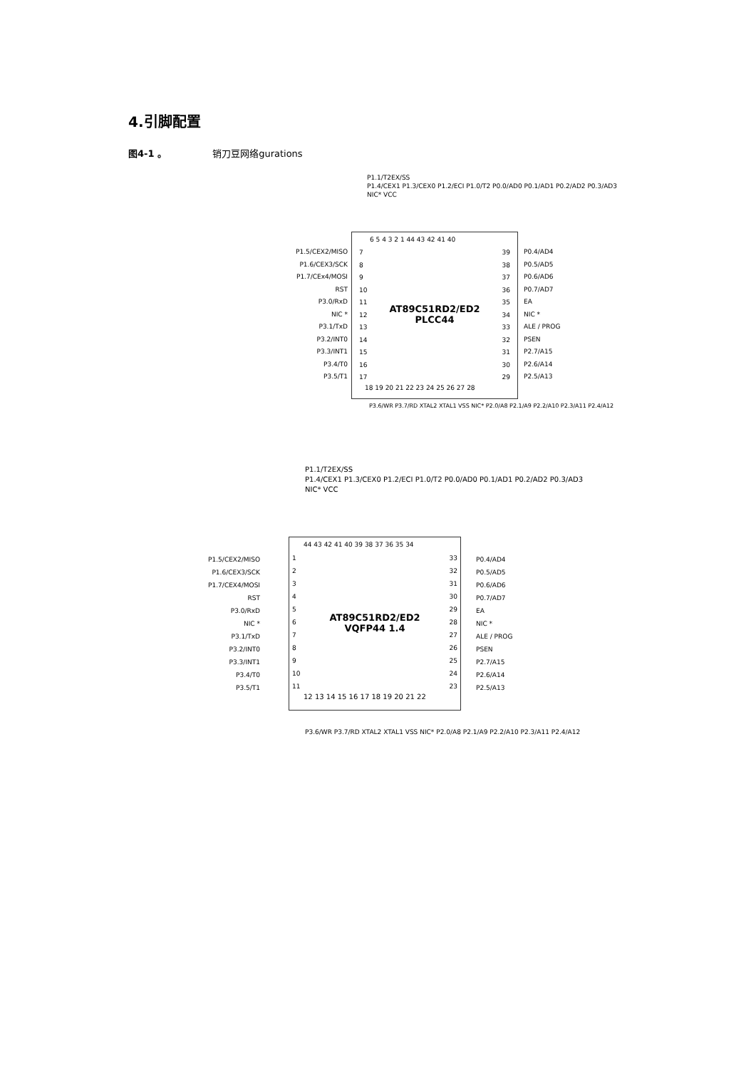4.引脚配置
图4-1 。 销刀豆网络gurations
P1.1/T2EX/SS
P1.4/CEX1 P1.3/CEX0 P1.2/ECI P1.0/T2 P0.0/AD0 P0.1/AD1 P0.2/AD2 P0.3/AD3
NIC* VCC
P1.5/CEX2/MISO
P1.6/CEX3/SCK
P1.7/CEx4/MOSI
RST
P3.0/RxD
NIC *
P3.1/TxD
P3.2/INT0
P3.3/INT1
P3.4/T0
P3.5/T1
6 5 4 3 2 1 44 43 42 41 40
7
8
9
10
11
12
13
14
15
16
17
AT89C51RD2/ED2
PLCC44
39
38
37
36
35
34
33
32
31
30
29
18 19 20 21 22 23 24 25 26 27 28
P0.4/AD4
P0.5/AD5
P0.6/AD6
P0.7/AD7
EA
NIC *
ALE / PROG
PSEN
P2.7/A15
P2.6/A14
P2.5/A13
P3.6/WR P3.7/RD XTAL2 XTAL1 VSS NIC* P2.0/A8 P2.1/A9 P2.2/A10 P2.3/A11 P2.4/A12
P1.1/T2EX/SS
P1.4/CEX1 P1.3/CEX0 P1.2/ECI P1.0/T2 P0.0/AD0 P0.1/AD1 P0.2/AD2 P0.3/AD3
NIC* VCC
P1.5/CEX2/MISO
P1.6/CEX3/SCK
P1.7/CEX4/MOSI
RST
P3.0/RxD
NIC *
P3.1/TxD
P3.2/INT0
P3.3/INT1
P3.4/T0
P3.5/T1
44 43 42 41 40 39 38 37 36 35 34
1
2
3
4
5
6
7
8
9
10
11
AT89C51RD2/ED2
VQFP44 1.4
33
32
31
30
29
28
27
26
25
24
23
12 13 14 15 16 17 18 19 20 21 22
P0.4/AD4
P0.5/AD5
P0.6/AD6
P0.7/AD7
EA
NIC *
ALE / PROG
PSEN
P2.7/A15
P2.6/A14
P2.5/A13
P3.6/WR P3.7/RD XTAL2 XTAL1 VSS NIC* P2.0/A8 P2.1/A9 P2.2/A10 P2.3/A11 P2.4/A12